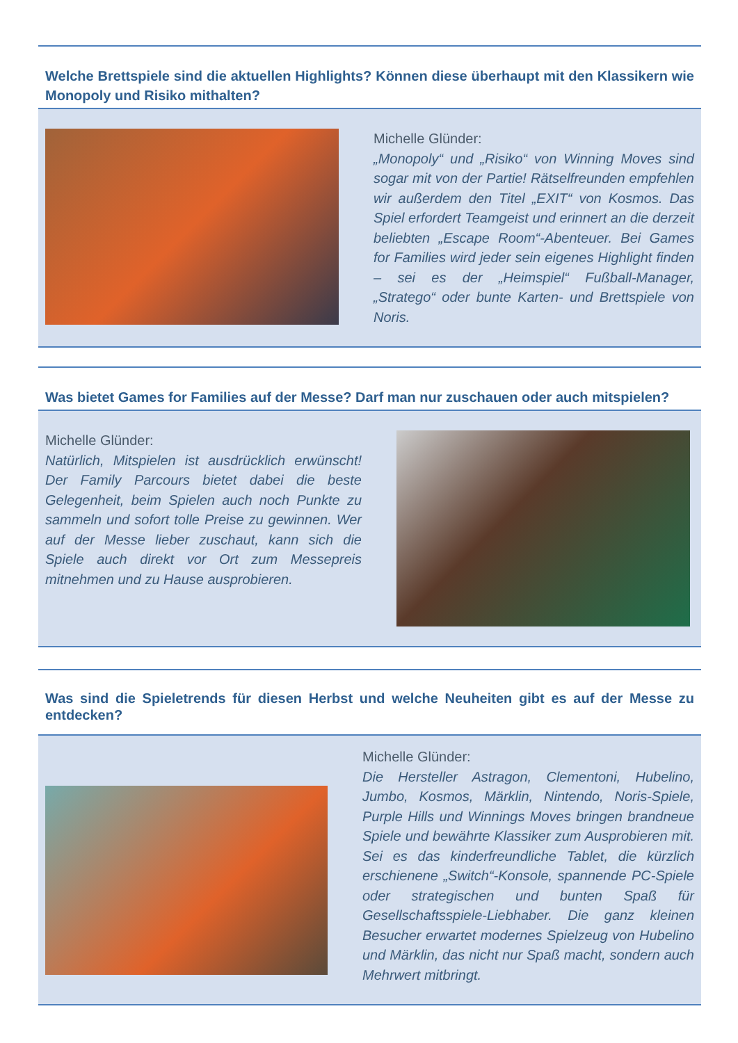Welche Brettspiele sind die aktuellen Highlights? Können diese überhaupt mit den Klassikern wie Monopoly und Risiko mithalten?
Michelle Glünder:
„Monopoly“ und „Risiko“ von Winning Moves sind sogar mit von der Partie! Rätselfreunden empfehlen wir außerdem den Titel „EXIT“ von Kosmos. Das Spiel erfordert Teamgeist und erinnert an die derzeit beliebten „Escape Room“-Abenteuer. Bei Games for Families wird jeder sein eigenes Highlight finden – sei es der „Heimspiel“ Fußball-Manager, „Stratego“ oder bunte Karten- und Brettspiele von Noris.
Was bietet Games for Families auf der Messe? Darf man nur zuschauen oder auch mitspielen?
Michelle Glünder:
Natürlich, Mitspielen ist ausdrücklich erwünscht! Der Family Parcours bietet dabei die beste Gelegenheit, beim Spielen auch noch Punkte zu sammeln und sofort tolle Preise zu gewinnen. Wer auf der Messe lieber zuschaut, kann sich die Spiele auch direkt vor Ort zum Messepreis mitnehmen und zu Hause ausprobieren.
Was sind die Spieletrends für diesen Herbst und welche Neuheiten gibt es auf der Messe zu entdecken?
Michelle Glünder:
Die Hersteller Astragon, Clementoni, Hubelino, Jumbo, Kosmos, Märklin, Nintendo, Noris-Spiele, Purple Hills und Winnings Moves bringen brandneue Spiele und bewährte Klassiker zum Ausprobieren mit. Sei es das kinderfreundliche Tablet, die kürzlich erschienene „Switch“-Konsole, spannende PC-Spiele oder strategischen und bunten Spaß für Gesellschaftsspiele-Liebhaber. Die ganz kleinen Besucher erwartet modernes Spielzeug von Hubelino und Märklin, das nicht nur Spaß macht, sondern auch Mehrwert mitbringt.